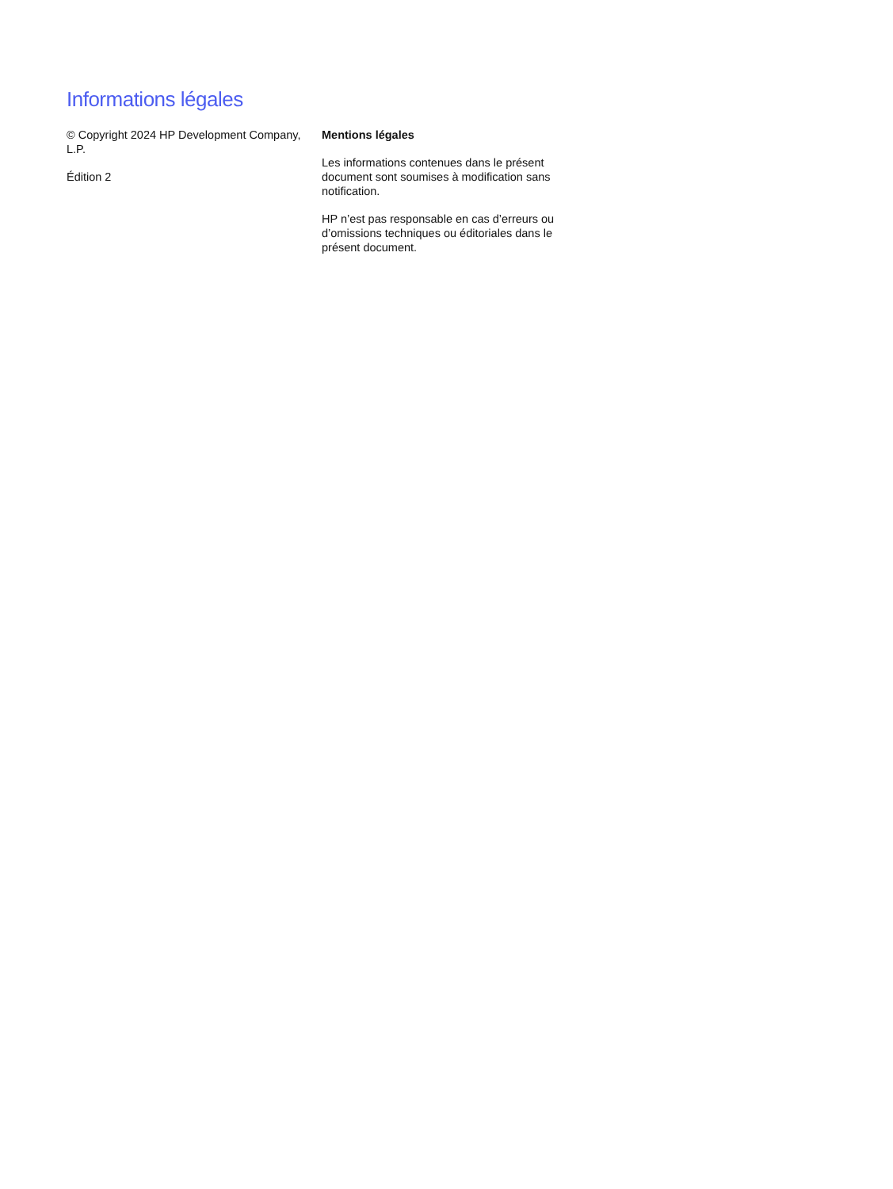Informations légales
© Copyright 2024 HP Development Company, L.P.
Édition 2
Mentions légales
Les informations contenues dans le présent document sont soumises à modification sans notification.
HP n’est pas responsable en cas d’erreurs ou d’omissions techniques ou éditoriales dans le présent document.